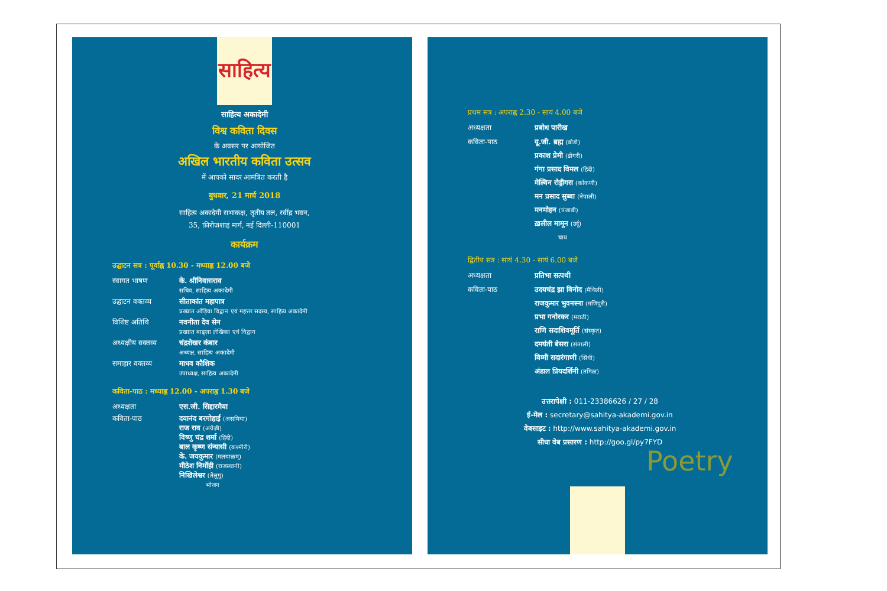साहित्य
साहित्य अकादेमी
विश्व कविता दिवस
के अवसर पर आयोजित
अखिल भारतीय कविता उत्सव
में आपको सादर आमंत्रित करती है
बुधवार, 21 मार्च 2018
साहित्य अकादेमी सभाकक्ष, तृतीय तल, रवींद्र भवन,
35, फ़ीरोज़शाह मार्ग, नई दिल्ली-110001
कार्यक्रम
उद्घाटन सत्र : पूर्वाह्न 10.30 - मध्याह्न 12.00 बजे
स्वागत भाषण के. श्रीनिवासराव
सचिव, साहित्य अकादेमी
उद्घाटन वक्तव्य सीताकांत महापात्र
प्रख्यात ओड़िया विद्वान एवं महत्तर सदस्य, साहित्य अकादेमी
विशिष्ट अतिथि नवनीता देव सेन
प्रख्यात बाङ्ला लेखिका एवं विद्वान
अध्यक्षीय वक्तव्य चंद्रशेखर कंबार
अध्यक्ष, साहित्य अकादेमी
समाहार वक्तव्य माधव कौशिक
उपाध्यक्ष, साहित्य अकादेमी
कविता-पाठ : मध्याह्न 12.00 - अपराह्न 1.30 बजे
अध्यक्षता एस.जी. सिद्दारमैया
कविता-पाठ दयानंद बरगोहाईं (असमिया)
राज राव (अंग्रेज़ी)
विष्णु चंद्र शर्मा (हिंदी)
बाल कृष्ण संन्यासी (कश्मीरी)
के. जयकुमार (मलयाळम्)
मीठेश निर्मोही (राजस्थानी)
निखिलेश्वर (तेलुगु)
भोजन
प्रथम सत्र : अपराह्न 2.30 - सायं 4.00 बजे
अध्यक्षता प्रबोध पारीख
कविता-पाठ यू.जी. ब्रह्म (बोडो)
प्रकाश प्रेमी (डोगरी)
गंगा प्रसाद विमल (हिंदी)
मेल्विन रोड्रीगस (कोंकणी)
मन प्रसाद सुब्बा (नेपाली)
मनमोहन (पंजाबी)
ख़लील मामून (उर्दू)
चाय
द्वितीय सत्र : सायं 4.30 - सायं 6.00 बजे
अध्यक्षता प्रतिभा सत्पथी
कविता-पाठ उदयचंद्र झा विनोद (मैथिली)
राजकुमार भुवनस्ना (मणिपुरी)
प्रभा गनोरकर (मराठी)
राणि सदाशिवमूर्ति (संस्कृत)
दमयंती बेसरा (संताली)
विम्मी सदारंगाणी (सिंधी)
अंडाल प्रियदर्शिनी (तमिळ)
उत्तरापेक्षी : 011-23386626 / 27 / 28
ई-मेल : secretary@sahitya-akademi.gov.in
वेबसाइट : http://www.sahitya-akademi.gov.in
सीधा वेब प्रसारण : http://goo.gl/py7FYD
Poetry